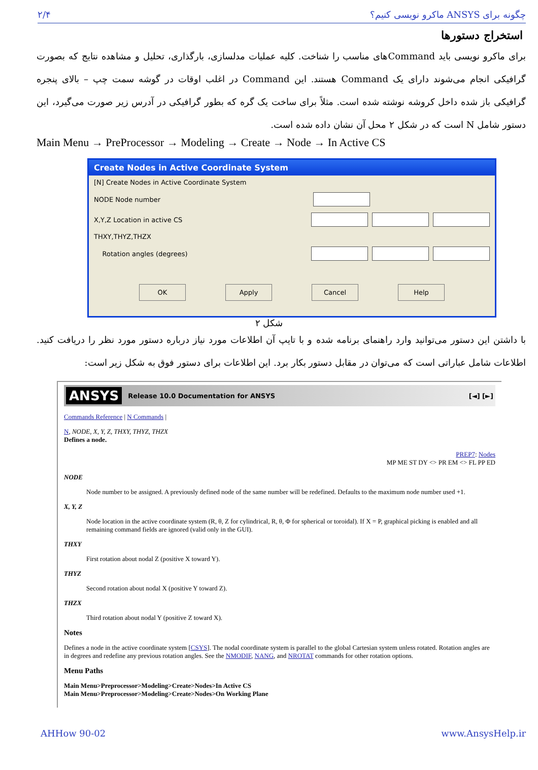۲/۴ چگونه برای ANSYS ماکرو نویسی کنیم؟
استخراج دستورها
برای ماکرو نویسی باید Commandهای مناسب را شناخت. کلیه عملیات مدلسازی، بارگذاری، تحلیل و مشاهده نتایج که بصورت گرافیکی انجام می‌شوند دارای یک Command هستند. این Command در اغلب اوقات در گوشه سمت چپ – بالای پنجره گرافیکی باز شده داخل کروشه نوشته شده است. مثلاً برای ساخت یک گره که بطور گرافیکی در آدرس زیر صورت می‌گیرد، این دستور شامل N است که در شکل ۲ محل آن نشان داده شده است.
Main Menu → PreProcessor → Modeling → Create → Node → In Active CS
Create Nodes in Active Coordinate System
[N] Create Nodes in Active Coordinate System
NODE Node number
X,Y,Z Location in active CS
THXY,THYZ,THZX
Rotation angles (degrees)
OK Apply Cancel Help
شکل ۲
با داشتن این دستور می‌توانید وارد راهنمای برنامه شده و با تایپ آن اطلاعات مورد نیاز درباره دستور مورد نظر را دریافت کنید. اطلاعات شامل عباراتی است که می‌توان در مقابل دستور بکار برد. این اطلاعات برای دستور فوق به شکل زیر است:
ANSYS Release 10.0 Documentation for ANSYS [◄] [►]
Commands Reference | N Commands |
N, NODE, X, Y, Z, THXY, THYZ, THZX
Defines a node.
PREP7: Nodes
MP ME ST DY <> PR EM <> FL PP ED
NODE
Node number to be assigned. A previously defined node of the same number will be redefined. Defaults to the maximum node number used +1.
X, Y, Z
Node location in the active coordinate system (R, θ, Z for cylindrical, R, θ, Φ for spherical or toroidal). If X = P, graphical picking is enabled and all remaining command fields are ignored (valid only in the GUI).
THXY
First rotation about nodal Z (positive X toward Y).
THYZ
Second rotation about nodal X (positive Y toward Z).
THZX
Third rotation about nodal Y (positive Z toward X).
Notes
Defines a node in the active coordinate system [CSYS]. The nodal coordinate system is parallel to the global Cartesian system unless rotated. Rotation angles are in degrees and redefine any previous rotation angles. See the NMODIF, NANG, and NROTAT commands for other rotation options.
Menu Paths
Main Menu>Preprocessor>Modeling>Create>Nodes>In Active CS
Main Menu>Preprocessor>Modeling>Create>Nodes>On Working Plane
AHHow 90-02 www.AnsysHelp.ir